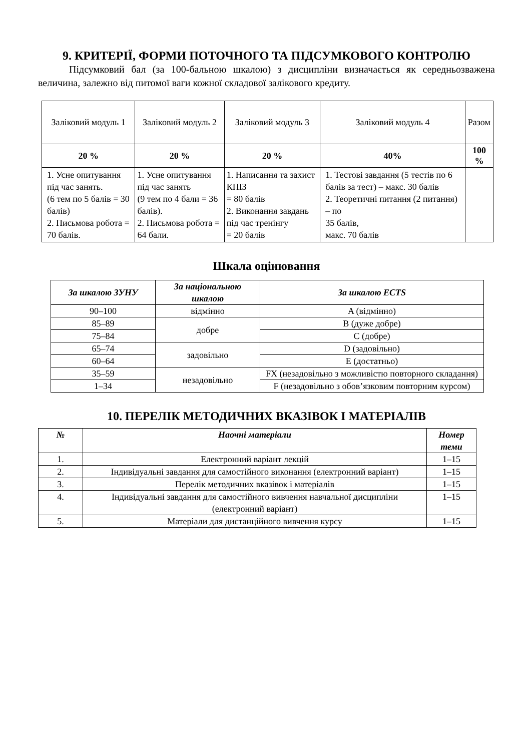9. КРИТЕРІЇ, ФОРМИ ПОТОЧНОГО ТА ПІДСУМКОВОГО КОНТРОЛЮ
Підсумковий бал (за 100-бальною шкалою) з дисципліни визначається як середньозважена величина, залежно від питомої ваги кожної складової залікового кредиту.
| Заліковий модуль 1 | Заліковий модуль 2 | Заліковий модуль 3 | Заліковий модуль 4 | Разом |
| 20 % | 20 % | 20 % | 40% | 100 % |
| 1. Усне опитування під час занять. (6 тем по 5 балів = 30 балів) 2. Письмова робота = 70 балів. | 1. Усне опитування під час занять (9 тем по 4 бали = 36 балів). 2. Письмова робота = 64 бали. | 1. Написання та захист КПІЗ = 80 балів 2. Виконання завдань під час тренінгу = 20 балів | 1. Тестові завдання (5 тестів по 6 балів за тест) – макс. 30 балів 2. Теоретичні питання (2 питання) – по 35 балів, макс. 70 балів | |
Шкала оцінювання
| За шкалою ЗУНУ | За національною шкалою | За шкалою ECTS |
| --- | --- | --- |
| 90–100 | відмінно | A (відмінно) |
| 85–89 | добре | B (дуже добре) |
| 75–84 | | C (добре) |
| 65–74 | задовільно | D (задовільно) |
| 60–64 | | E (достатньо) |
| 35–59 | незадовільно | FX (незадовільно з можливістю повторного складання) |
| 1–34 | | F (незадовільно з обов’язковим повторним курсом) |
10. ПЕРЕЛІК МЕТОДИЧНИХ ВКАЗІВОК І МАТЕРІАЛІВ
| № | Наочні матеріали | Номер теми |
| --- | --- | --- |
| 1. | Електронний варіант лекцій | 1–15 |
| 2. | Індивідуальні завдання для самостійного виконання (електронний варіант) | 1–15 |
| 3. | Перелік методичних вказівок і матеріалів | 1–15 |
| 4. | Індивідуальні завдання для самостійного вивчення навчальної дисципліни (електронний варіант) | 1–15 |
| 5. | Матеріали для дистанційного вивчення курсу | 1–15 |